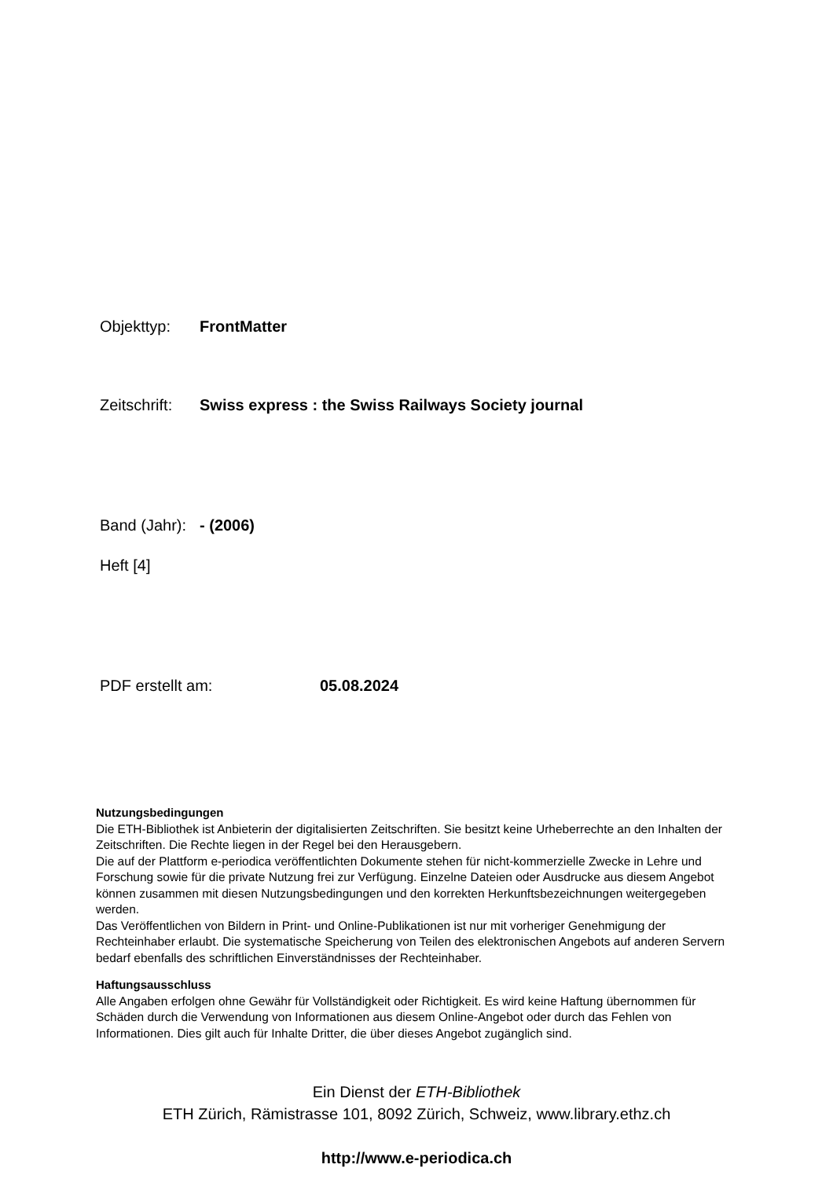Objekttyp: FrontMatter
Zeitschrift: Swiss express : the Swiss Railways Society journal
Band (Jahr): - (2006)
Heft [4]
PDF erstellt am: 05.08.2024
Nutzungsbedingungen
Die ETH-Bibliothek ist Anbieterin der digitalisierten Zeitschriften. Sie besitzt keine Urheberrechte an den Inhalten der Zeitschriften. Die Rechte liegen in der Regel bei den Herausgebern.
Die auf der Plattform e-periodica veröffentlichten Dokumente stehen für nicht-kommerzielle Zwecke in Lehre und Forschung sowie für die private Nutzung frei zur Verfügung. Einzelne Dateien oder Ausdrucke aus diesem Angebot können zusammen mit diesen Nutzungsbedingungen und den korrekten Herkunftsbezeichnungen weitergegeben werden.
Das Veröffentlichen von Bildern in Print- und Online-Publikationen ist nur mit vorheriger Genehmigung der Rechteinhaber erlaubt. Die systematische Speicherung von Teilen des elektronischen Angebots auf anderen Servern bedarf ebenfalls des schriftlichen Einverständnisses der Rechteinhaber.
Haftungsausschluss
Alle Angaben erfolgen ohne Gewähr für Vollständigkeit oder Richtigkeit. Es wird keine Haftung übernommen für Schäden durch die Verwendung von Informationen aus diesem Online-Angebot oder durch das Fehlen von Informationen. Dies gilt auch für Inhalte Dritter, die über dieses Angebot zugänglich sind.
Ein Dienst der ETH-Bibliothek
ETH Zürich, Rämistrasse 101, 8092 Zürich, Schweiz, www.library.ethz.ch
http://www.e-periodica.ch